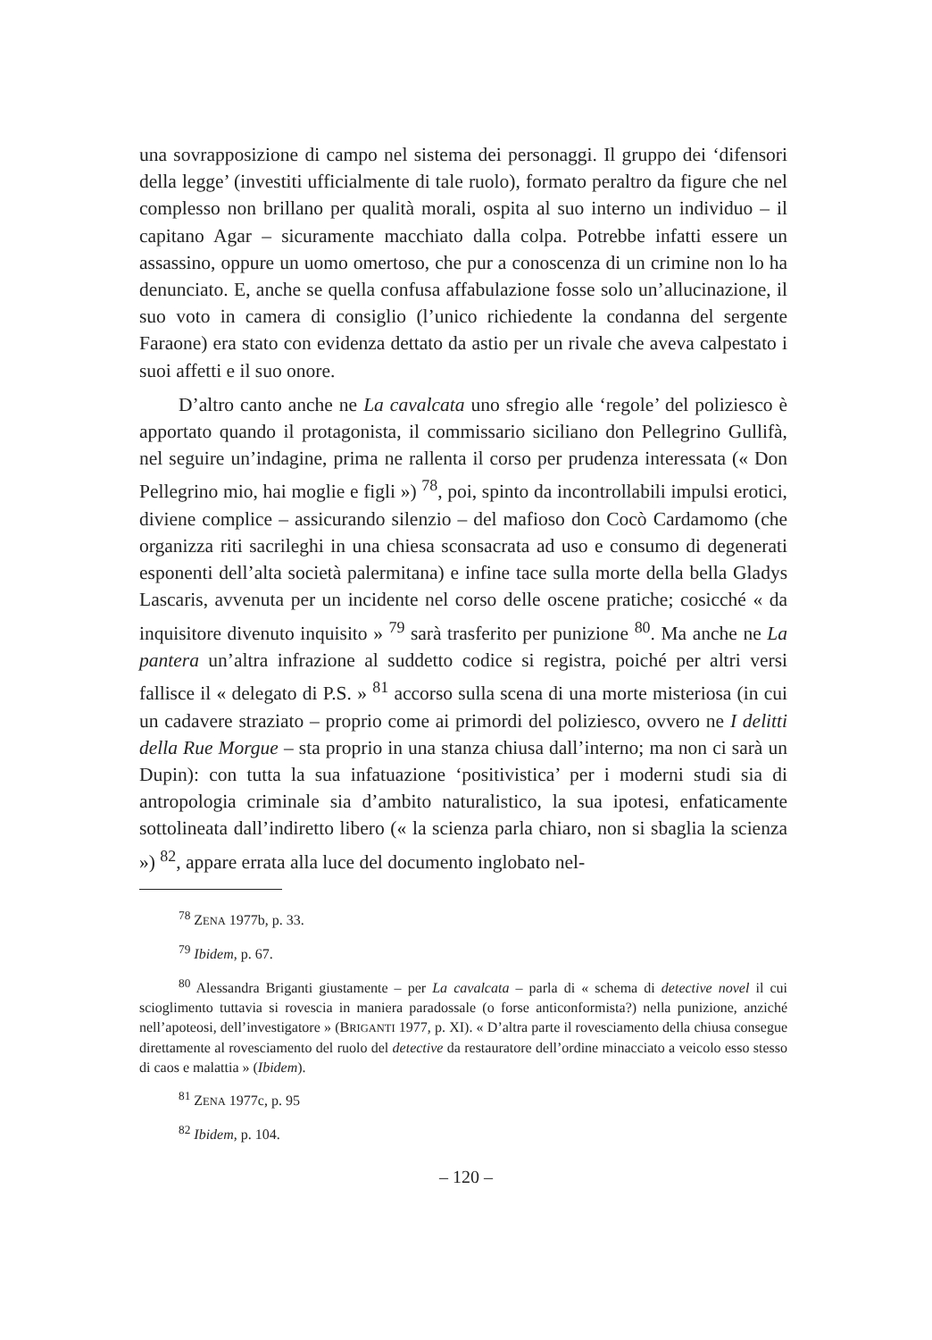una sovrapposizione di campo nel sistema dei personaggi. Il gruppo dei ‘difensori della legge’ (investiti ufficialmente di tale ruolo), formato peraltro da figure che nel complesso non brillano per qualità morali, ospita al suo interno un individuo – il capitano Agar – sicuramente macchiato dalla colpa. Potrebbe infatti essere un assassino, oppure un uomo omertoso, che pur a conoscenza di un crimine non lo ha denunciato. E, anche se quella confusa affabulazione fosse solo un’allucinazione, il suo voto in camera di consiglio (l’unico richiedente la condanna del sergente Faraone) era stato con evidenza dettato da astio per un rivale che aveva calpestato i suoi affetti e il suo onore.
D’altro canto anche ne La cavalcata uno sfregio alle ‘regole’ del poliziesco è apportato quando il protagonista, il commissario siciliano don Pellegrino Gullifà, nel seguire un’indagine, prima ne rallenta il corso per prudenza interessata (« Don Pellegrino mio, hai moglie e figli ») <sup>78</sup>, poi, spinto da incontrollabili impulsi erotici, diviene complice – assicurando silenzio – del mafioso don Cocò Cardamomo (che organizza riti sacrileghi in una chiesa sconsacrata ad uso e consumo di degenerati esponenti dell’alta società palermitana) e infine tace sulla morte della bella Gladys Lascaris, avvenuta per un incidente nel corso delle oscene pratiche; cosicché « da inquisitore divenuto inquisito » <sup>79</sup> sarà trasferito per punizione <sup>80</sup>. Ma anche ne La pantera un’altra infrazione al suddetto codice si registra, poiché per altri versi fallisce il « delegato di P.S. » <sup>81</sup> accorso sulla scena di una morte misteriosa (in cui un cadavere straziato – proprio come ai primordi del poliziesco, ovvero ne I delitti della Rue Morgue – sta proprio in una stanza chiusa dall’interno; ma non ci sarà un Dupin): con tutta la sua infatuazione ‘positivistica’ per i moderni studi sia di antropologia criminale sia d’ambito naturalistico, la sua ipotesi, enfaticamente sottolineata dall’indiretto libero (« la scienza parla chiaro, non si sbaglia la scienza ») <sup>82</sup>, appare errata alla luce del documento inglobato nel-
<sup>78</sup> ZENA 1977b, p. 33.
<sup>79</sup> Ibidem, p. 67.
<sup>80</sup> Alessandra Briganti giustamente – per La cavalcata – parla di « schema di detective novel il cui scioglimento tuttavia si rovescia in maniera paradossale (o forse anticonformista?) nella punizione, anziché nell’apoteosi, dell’investigatore » (BRIGANTI 1977, p. XI). « D’altra parte il rovesciamento della chiusa consegue direttamente al rovesciamento del ruolo del detective da restauratore dell’ordine minacciato a veicolo esso stesso di caos e malattia » (Ibidem).
<sup>81</sup> ZENA 1977c, p. 95
<sup>82</sup> Ibidem, p. 104.
– 120 –